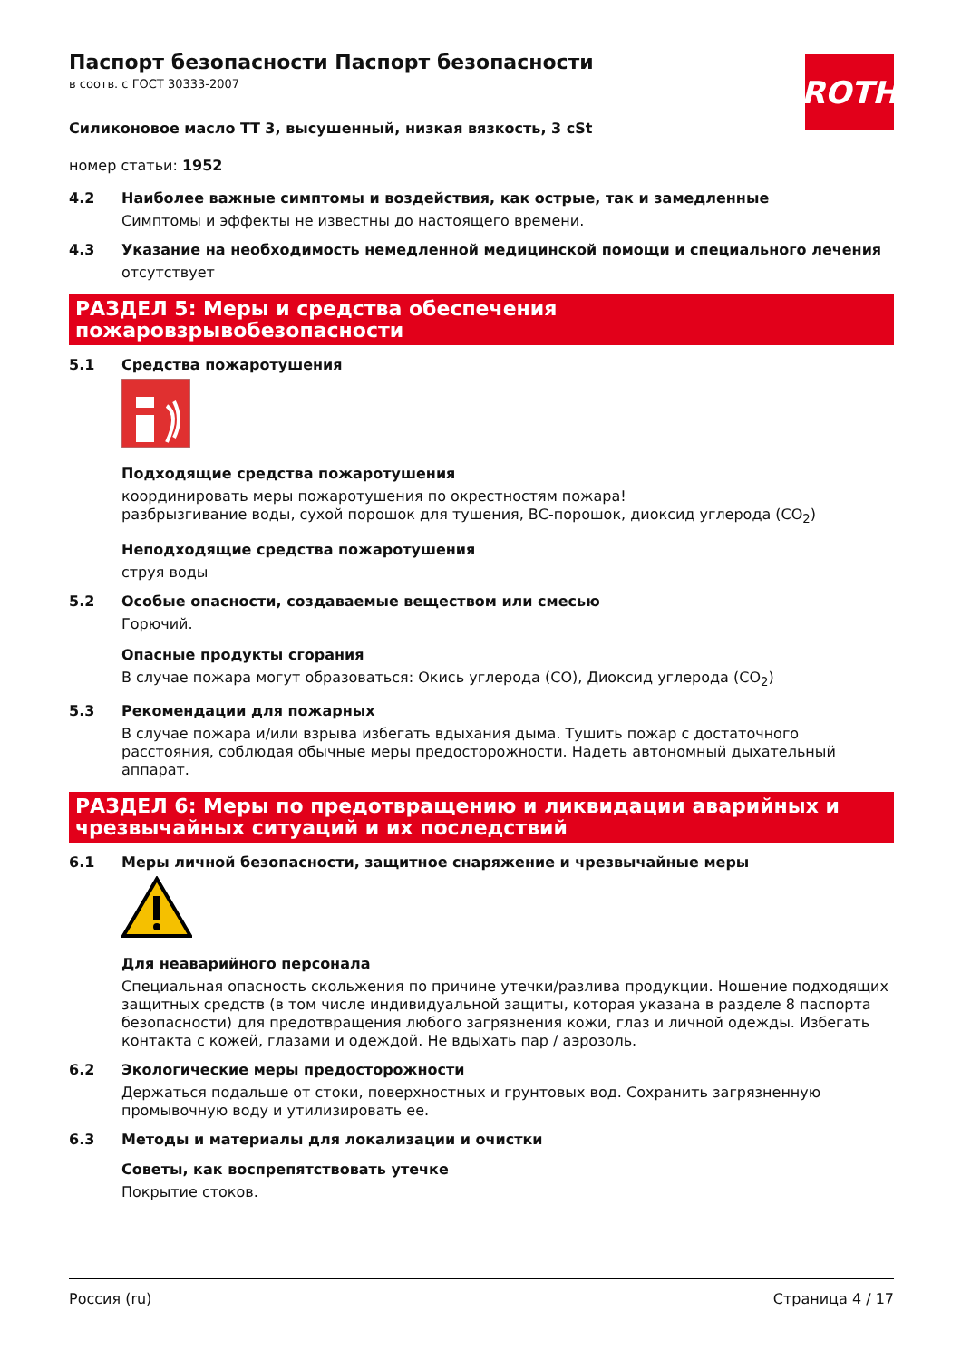ROTH
Паспорт безопасности Паспорт безопасности
в соотв. с ГОСТ 30333-2007
Силиконовое масло ТТ 3, высушенный, низкая вязкость, 3 cSt
номер статьи: 1952
4.2 Наиболее важные симптомы и воздействия, как острые, так и замедленные
Симптомы и эффекты не известны до настоящего времени.
4.3 Указание на необходимость немедленной медицинской помощи и специального лечения
отсутствует
РАЗДЕЛ 5: Меры и средства обеспечения пожаровзрывобезопасности
5.1 Средства пожаротушения
Подходящие средства пожаротушения
координировать меры пожаротушения по окрестностям пожара!
разбрызгивание воды, сухой порошок для тушения, ВС-порошок, диоксид углерода (CO<sub>2</sub>)
Неподходящие средства пожаротушения
струя воды
5.2 Особые опасности, создаваемые веществом или смесью
Горючий.
Опасные продукты сгорания
В случае пожара могут образоваться: Окись углерода (CO), Диоксид углерода (CO<sub>2</sub>)
5.3 Рекомендации для пожарных
В случае пожара и/или взрыва избегать вдыхания дыма. Тушить пожар с достаточного расстояния, соблюдая обычные меры предосторожности. Надеть автономный дыхательный аппарат.
РАЗДЕЛ 6: Меры по предотвращению и ликвидации аварийных и чрезвычайных ситуаций и их последствий
6.1 Меры личной безопасности, защитное снаряжение и чрезвычайные меры
Для неаварийного персонала
Специальная опасность скольжения по причине утечки/разлива продукции. Ношение подходящих защитных средств (в том числе индивидуальной защиты, которая указана в разделе 8 паспорта безопасности) для предотвращения любого загрязнения кожи, глаз и личной одежды. Избегать контакта с кожей, глазами и одеждой. Не вдыхать пар / аэрозоль.
6.2 Экологические меры предосторожности
Держаться подальше от стоки, поверхностных и грунтовых вод. Сохранить загрязненную промывочную воду и утилизировать ее.
6.3 Методы и материалы для локализации и очистки
Советы, как воспрепятствовать утечке
Покрытие стоков.
Россия (ru) Страница 4 / 17